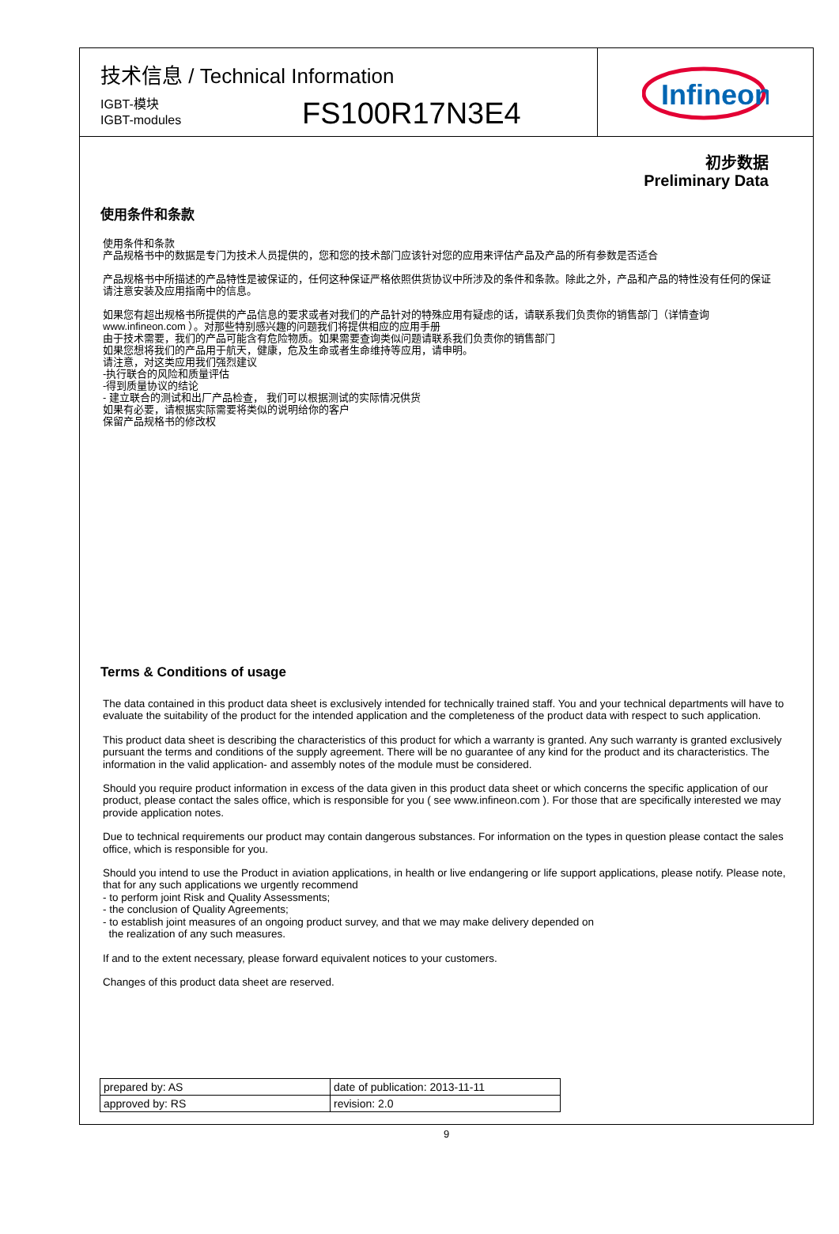技术信息 / Technical Information
IGBT-模块
IGBT-modules
FS100R17N3E4
Infineon
初步数据
Preliminary Data
使用条件和条款
使用条件和条款
产品规格书中的数据是专门为技术人员提供的，您和您的技术部门应该针对您的应用来评估产品及产品的所有参数是否适合
产品规格书中所描述的产品特性是被保证的，任何这种保证严格依照供货协议中所涉及的条件和条款。除此之外，产品和产品的特性没有任何的保证
请注意安装及应用指南中的信息。
如果您有超出规格书所提供的产品信息的要求或者对我们的产品针对的特殊应用有疑虑的话，请联系我们负责你的销售部门（详情查询
www.infineon.com ）。对那些特别感兴趣的问题我们将提供相应的应用手册
由于技术需要，我们的产品可能含有危险物质。如果需要查询类似问题请联系我们负责你的销售部门
如果您想将我们的产品用于航天，健康，危及生命或者生命维持等应用，请申明。
请注意，对这类应用我们强烈建议
-执行联合的风险和质量评估
-得到质量协议的结论
- 建立联合的测试和出厂产品检查， 我们可以根据测试的实际情况供货
如果有必要，请根据实际需要将类似的说明给你的客户
保留产品规格书的修改权
Terms & Conditions of usage
The data contained in this product data sheet is exclusively intended for technically trained staff. You and your technical departments will have to evaluate the suitability of the product for the intended application and the completeness of the product data with respect to such application.
This product data sheet is describing the characteristics of this product for which a warranty is granted. Any such warranty is granted exclusively pursuant the terms and conditions of the supply agreement. There will be no guarantee of any kind for the product and its characteristics. The information in the valid application- and assembly notes of the module must be considered.
Should you require product information in excess of the data given in this product data sheet or which concerns the specific application of our product, please contact the sales office, which is responsible for you ( see www.infineon.com ). For those that are specifically interested we may provide application notes.
Due to technical requirements our product may contain dangerous substances. For information on the types in question please contact the sales office, which is responsible for you.
Should you intend to use the Product in aviation applications, in health or live endangering or life support applications, please notify. Please note, that for any such applications we urgently recommend
- to perform joint Risk and Quality Assessments;
- the conclusion of Quality Agreements;
- to establish joint measures of an ongoing product survey, and that we may make delivery depended on
the realization of any such measures.
If and to the extent necessary, please forward equivalent notices to your customers.
Changes of this product data sheet are reserved.
| prepared by: AS | date of publication: 2013-11-11 |
| approved by: RS | revision: 2.0 |
9